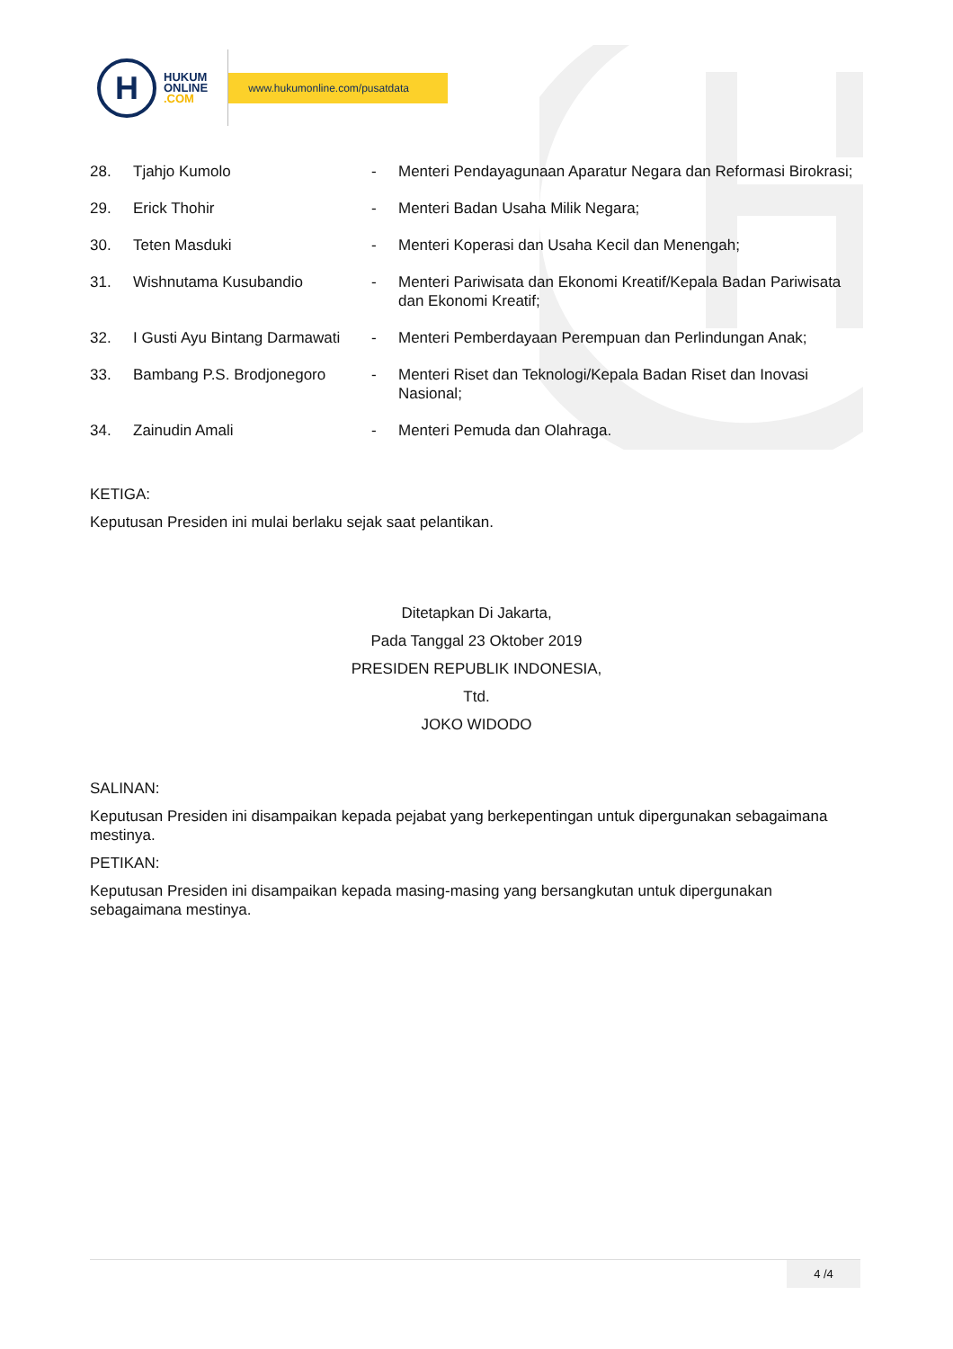H
HUKUM
ONLINE
.COM
www.hukumonline.com/pusatdata
| 28. | Tjahjo Kumolo | - | Menteri Pendayagunaan Aparatur Negara dan Reformasi Birokrasi; |
| 29. | Erick Thohir | - | Menteri Badan Usaha Milik Negara; |
| 30. | Teten Masduki | - | Menteri Koperasi dan Usaha Kecil dan Menengah; |
| 31. | Wishnutama Kusubandio | - | Menteri Pariwisata dan Ekonomi Kreatif/Kepala Badan Pariwisata dan Ekonomi Kreatif; |
| 32. | I Gusti Ayu Bintang Darmawati | - | Menteri Pemberdayaan Perempuan dan Perlindungan Anak; |
| 33. | Bambang P.S. Brodjonegoro | - | Menteri Riset dan Teknologi/Kepala Badan Riset dan Inovasi Nasional; |
| 34. | Zainudin Amali | - | Menteri Pemuda dan Olahraga. |
KETIGA:
Keputusan Presiden ini mulai berlaku sejak saat pelantikan.
Ditetapkan Di Jakarta,
Pada Tanggal 23 Oktober 2019
PRESIDEN REPUBLIK INDONESIA,
Ttd.
JOKO WIDODO
SALINAN:
Keputusan Presiden ini disampaikan kepada pejabat yang berkepentingan untuk dipergunakan sebagaimana mestinya.
PETIKAN:
Keputusan Presiden ini disampaikan kepada masing-masing yang bersangkutan untuk dipergunakan sebagaimana mestinya.
4 /4